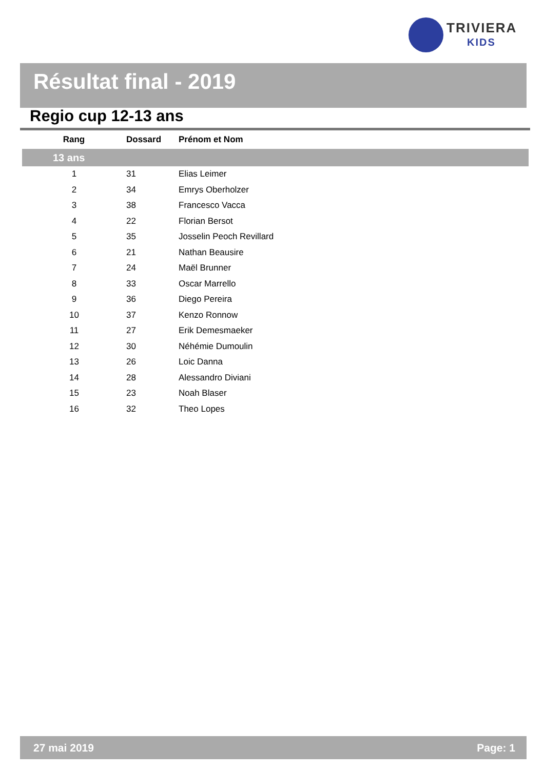TRIVIERA
KIDS
Résultat final - 2019
Regio cup 12-13 ans
| Rang | Dossard | Prénom et Nom |
| --- | --- | --- |
| 13 ans | | |
| 1 | 31 | Elias Leimer |
| 2 | 34 | Emrys Oberholzer |
| 3 | 38 | Francesco Vacca |
| 4 | 22 | Florian Bersot |
| 5 | 35 | Josselin Peoch Revillard |
| 6 | 21 | Nathan Beausire |
| 7 | 24 | Maël Brunner |
| 8 | 33 | Oscar Marrello |
| 9 | 36 | Diego Pereira |
| 10 | 37 | Kenzo Ronnow |
| 11 | 27 | Erik Demesmaeker |
| 12 | 30 | Néhémie Dumoulin |
| 13 | 26 | Loic Danna |
| 14 | 28 | Alessandro Diviani |
| 15 | 23 | Noah Blaser |
| 16 | 32 | Theo Lopes |
27 mai 2019 Page: 1